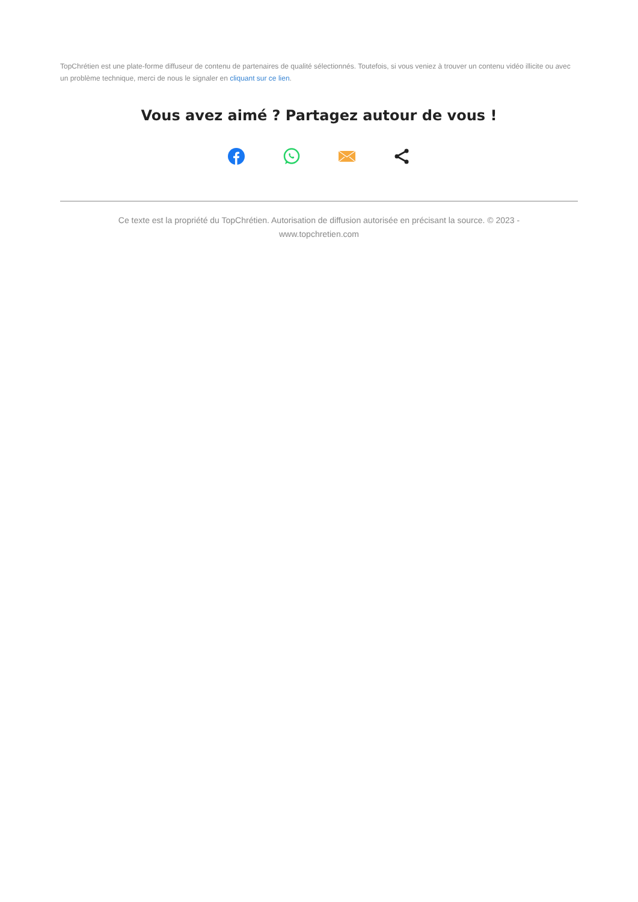TopChrétien est une plate-forme diffuseur de contenu de partenaires de qualité sélectionnés. Toutefois, si vous veniez à trouver un contenu vidéo illicite ou avec un problème technique, merci de nous le signaler en cliquant sur ce lien.
Vous avez aimé ? Partagez autour de vous !
Ce texte est la propriété du TopChrétien. Autorisation de diffusion autorisée en précisant la source. © 2023 - www.topchretien.com